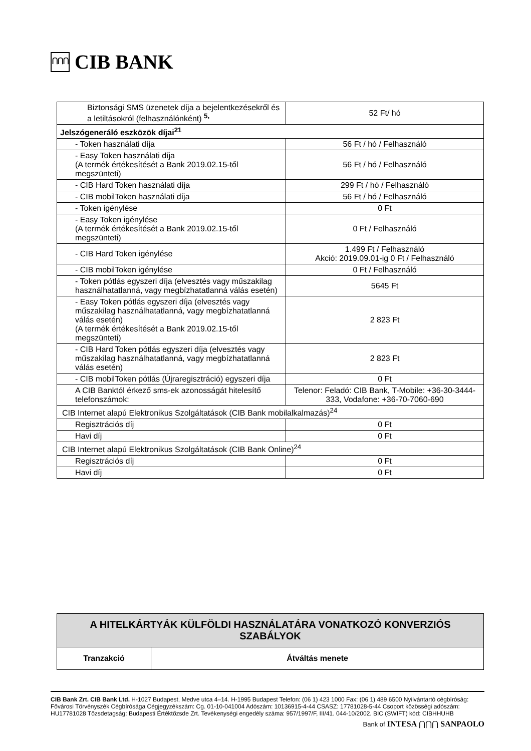⋂⋂⋂
CIB BANK
| Biztonsági SMS üzenetek díja a bejelentkezésekről és a letiltásokról (felhasználónként) <sup>5,</sup> | 52 Ft/ hó |
| Jelszógeneráló eszközök díjai<sup>21</sup> | |
| - Token használati díja | 56 Ft / hó / Felhasználó |
| - Easy Token használati díja (A termék értékesítését a Bank 2019.02.15-től megszünteti) | 56 Ft / hó / Felhasználó |
| - CIB Hard Token használati díja | 299 Ft / hó / Felhasználó |
| - CIB mobilToken használati díja | 56 Ft / hó / Felhasználó |
| - Token igénylése | 0 Ft |
| - Easy Token igénylése (A termék értékesítését a Bank 2019.02.15-től megszünteti) | 0 Ft / Felhasználó |
| - CIB Hard Token igénylése | 1.499 Ft / Felhasználó Akció: 2019.09.01-ig 0 Ft / Felhasználó |
| - CIB mobilToken igénylése | 0 Ft / Felhasználó |
| - Token pótlás egyszeri díja (elvesztés vagy műszakilag használhatatlanná, vagy megbízhatatlanná válás esetén) | 5645 Ft |
| - Easy Token pótlás egyszeri díja (elvesztés vagy műszakilag használhatatlanná, vagy megbízhatatlanná válás esetén) (A termék értékesítését a Bank 2019.02.15-től megszünteti) | 2 823 Ft |
| - CIB Hard Token pótlás egyszeri díja (elvesztés vagy műszakilag használhatatlanná, vagy megbízhatatlanná válás esetén) | 2 823 Ft |
| - CIB mobilToken pótlás (Újraregisztráció) egyszeri díja | 0 Ft |
| A CIB Banktól érkező sms-ek azonosságát hitelesítő telefonszámok: | Telenor: Feladó: CIB Bank, T-Mobile: +36-30-3444-333, Vodafone: +36-70-7060-690 |
| CIB Internet alapú Elektronikus Szolgáltatások (CIB Bank mobilalkalmazás)<sup>24</sup> | |
| Regisztrációs díj | 0 Ft |
| Havi díj | 0 Ft |
| CIB Internet alapú Elektronikus Szolgáltatások (CIB Bank Online)<sup>24</sup> | |
| Regisztrációs díj | 0 Ft |
| Havi díj | 0 Ft |
| A HITELKÁRTYÁK KÜLFÖLDI HASZNÁLATÁRA VONATKOZÓ KONVERZIÓS SZABÁLYOK | |
| --- | --- |
| Tranzakció | Átváltás menete |
CIB Bank Zrt. CIB Bank Ltd. H-1027 Budapest, Medve utca 4–14. H-1995 Budapest Telefon: (06 1) 423 1000 Fax: (06 1) 489 6500 Nyilvántartó cégbíróság: Fővárosi Törvényszék Cégbírósága Cégjegyzékszám: Cg. 01-10-041004 Adószám: 10136915-4-44 CSASZ: 17781028-5-44 Csoport közösségi adószám: HU17781028 Tőzsdetagság: Budapesti Értéktőzsde Zrt. Tevékenységi engedély száma: 957/1997/F, III/41. 044-10/2002. BIC (SWIFT) kód: CIBHHUHB
Bank of INTESA ⋂⋂⋂ SANPAOLO